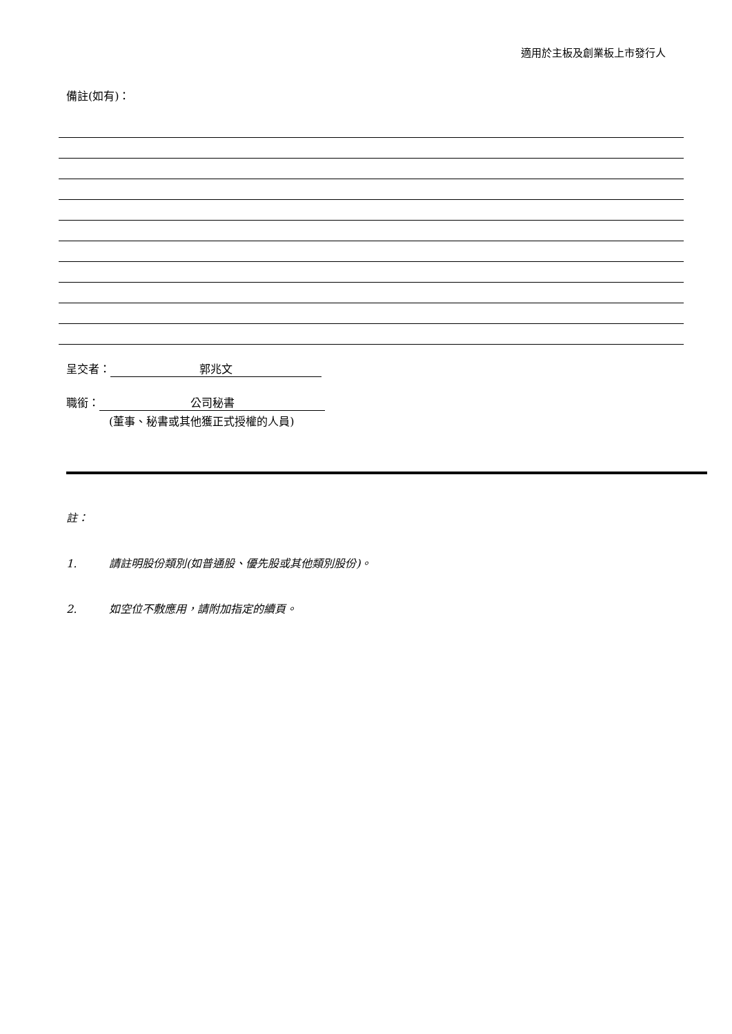適用於主板及創業板上市發行人
備註(如有)：
呈交者： 郭兆文
職銜： 公司秘書
(董事、秘書或其他獲正式授權的人員)
註：
1. 請註明股份類別(如普通股、優先股或其他類別股份)。
2. 如空位不敷應用，請附加指定的續頁。